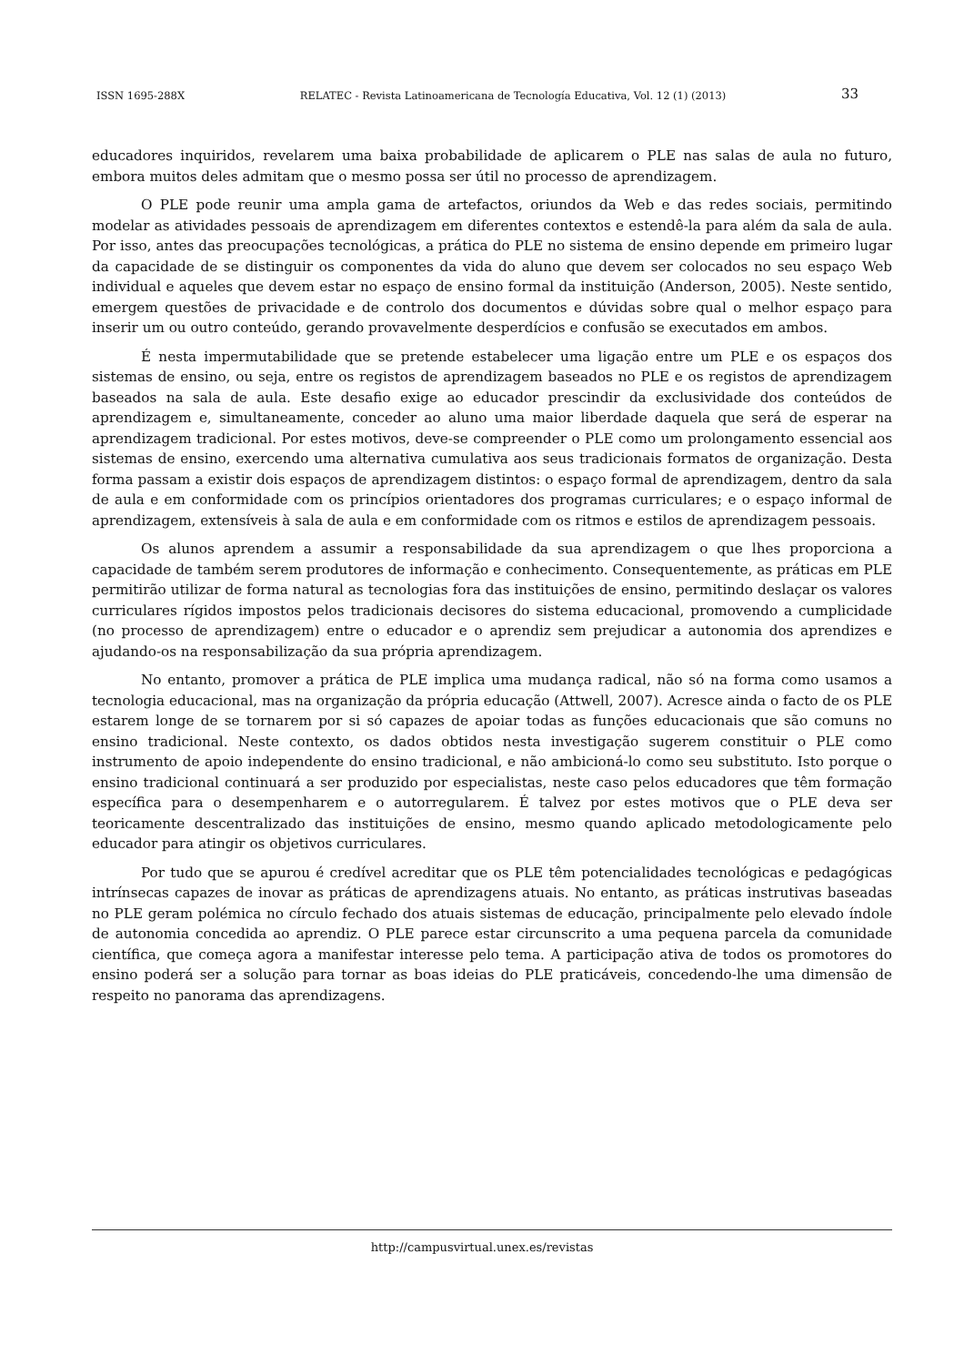ISSN 1695-288X RELATEC - Revista Latinoamericana de Tecnología Educativa, Vol. 12 (1) (2013) 33
educadores inquiridos, revelarem uma baixa probabilidade de aplicarem o PLE nas salas de aula no futuro, embora muitos deles admitam que o mesmo possa ser útil no processo de aprendizagem.
O PLE pode reunir uma ampla gama de artefactos, oriundos da Web e das redes sociais, permitindo modelar as atividades pessoais de aprendizagem em diferentes contextos e estendê-la para além da sala de aula. Por isso, antes das preocupações tecnológicas, a prática do PLE no sistema de ensino depende em primeiro lugar da capacidade de se distinguir os componentes da vida do aluno que devem ser colocados no seu espaço Web individual e aqueles que devem estar no espaço de ensino formal da instituição (Anderson, 2005). Neste sentido, emergem questões de privacidade e de controlo dos documentos e dúvidas sobre qual o melhor espaço para inserir um ou outro conteúdo, gerando provavelmente desperdícios e confusão se executados em ambos.
É nesta impermutabilidade que se pretende estabelecer uma ligação entre um PLE e os espaços dos sistemas de ensino, ou seja, entre os registos de aprendizagem baseados no PLE e os registos de aprendizagem baseados na sala de aula. Este desafio exige ao educador prescindir da exclusividade dos conteúdos de aprendizagem e, simultaneamente, conceder ao aluno uma maior liberdade daquela que será de esperar na aprendizagem tradicional. Por estes motivos, deve-se compreender o PLE como um prolongamento essencial aos sistemas de ensino, exercendo uma alternativa cumulativa aos seus tradicionais formatos de organização. Desta forma passam a existir dois espaços de aprendizagem distintos: o espaço formal de aprendizagem, dentro da sala de aula e em conformidade com os princípios orientadores dos programas curriculares; e o espaço informal de aprendizagem, extensíveis à sala de aula e em conformidade com os ritmos e estilos de aprendizagem pessoais.
Os alunos aprendem a assumir a responsabilidade da sua aprendizagem o que lhes proporciona a capacidade de também serem produtores de informação e conhecimento. Consequentemente, as práticas em PLE permitirão utilizar de forma natural as tecnologias fora das instituições de ensino, permitindo deslaçar os valores curriculares rígidos impostos pelos tradicionais decisores do sistema educacional, promovendo a cumplicidade (no processo de aprendizagem) entre o educador e o aprendiz sem prejudicar a autonomia dos aprendizes e ajudando-os na responsabilização da sua própria aprendizagem.
No entanto, promover a prática de PLE implica uma mudança radical, não só na forma como usamos a tecnologia educacional, mas na organização da própria educação (Attwell, 2007). Acresce ainda o facto de os PLE estarem longe de se tornarem por si só capazes de apoiar todas as funções educacionais que são comuns no ensino tradicional. Neste contexto, os dados obtidos nesta investigação sugerem constituir o PLE como instrumento de apoio independente do ensino tradicional, e não ambicioná-lo como seu substituto. Isto porque o ensino tradicional continuará a ser produzido por especialistas, neste caso pelos educadores que têm formação específica para o desempenharem e o autorregularem. É talvez por estes motivos que o PLE deva ser teoricamente descentralizado das instituições de ensino, mesmo quando aplicado metodologicamente pelo educador para atingir os objetivos curriculares.
Por tudo que se apurou é credível acreditar que os PLE têm potencialidades tecnológicas e pedagógicas intrínsecas capazes de inovar as práticas de aprendizagens atuais. No entanto, as práticas instrutivas baseadas no PLE geram polémica no círculo fechado dos atuais sistemas de educação, principalmente pelo elevado índole de autonomia concedida ao aprendiz. O PLE parece estar circunscrito a uma pequena parcela da comunidade científica, que começa agora a manifestar interesse pelo tema. A participação ativa de todos os promotores do ensino poderá ser a solução para tornar as boas ideias do PLE praticáveis, concedendo-lhe uma dimensão de respeito no panorama das aprendizagens.
http://campusvirtual.unex.es/revistas